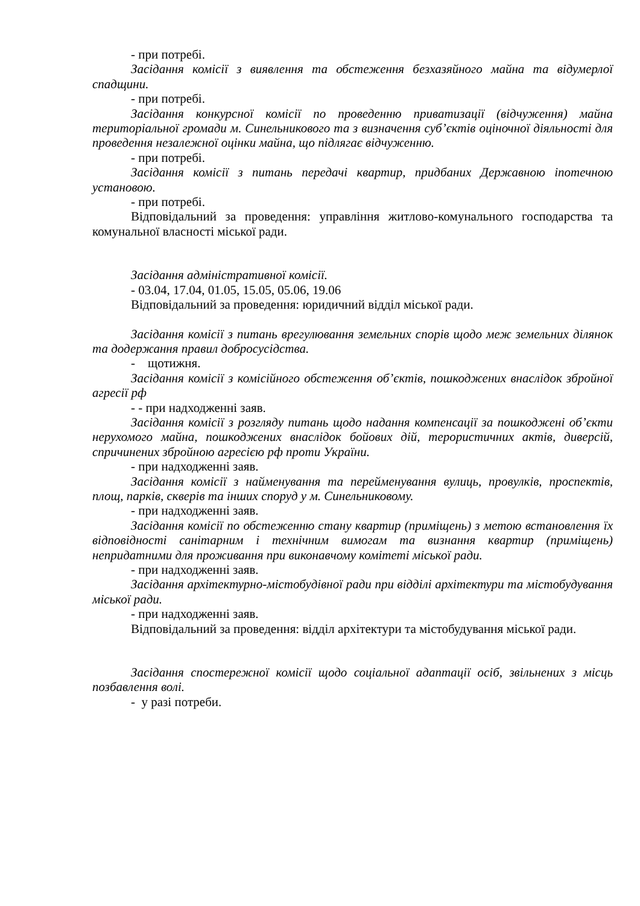- при потребі.
Засідання комісії з виявлення та обстеження безхазяйного майна та відумерлої спадщини.
- при потребі.
Засідання конкурсної комісії по проведенню приватизації (відчуження) майна територіальної громади м. Синельникового та з визначення суб’єктів оціночної діяльності для проведення незалежної оцінки майна, що підлягає відчуженню.
- при потребі.
Засідання комісії з питань передачі квартир, придбаних Державною іпотечною установою.
- при потребі.
Відповідальний за проведення: управління житлово-комунального господарства та комунальної власності міської ради.
Засідання адміністративної комісії.
- 03.04, 17.04, 01.05, 15.05, 05.06, 19.06
Відповідальний за проведення: юридичний відділ міської ради.
Засідання комісії з питань врегулювання земельних спорів щодо меж земельних ділянок та додержання правил добросусідства.
- щотижня.
Засідання комісії з комісійного обстеження об’єктів, пошкоджених внаслідок збройної агресії рф
- - при надходженні заяв.
Засідання комісії з розгляду питань щодо надання компенсації за пошкоджені об’єкти нерухомого майна, пошкоджених внаслідок бойових дій, терористичних актів, диверсій, спричинених збройною агресією рф проти України.
- при надходженні заяв.
Засідання комісії з найменування та перейменування вулиць, провулків, проспектів, площ, парків, скверів та інших споруд у м. Синельниковому.
- при надходженні заяв.
Засідання комісії по обстеженню стану квартир (приміщень) з метою встановлення їх відповідності санітарним і технічним вимогам та визнання квартир (приміщень) непридатними для проживання при виконавчому комітеті міської ради.
- при надходженні заяв.
Засідання архітектурно-містобудівної ради при відділі архітектури та містобудування міської ради.
- при надходженні заяв.
Відповідальний за проведення: відділ архітектури та містобудування міської ради.
Засідання спостережної комісії щодо соціальної адаптації осіб, звільнених з місць позбавлення волі.
- у разі потреби.